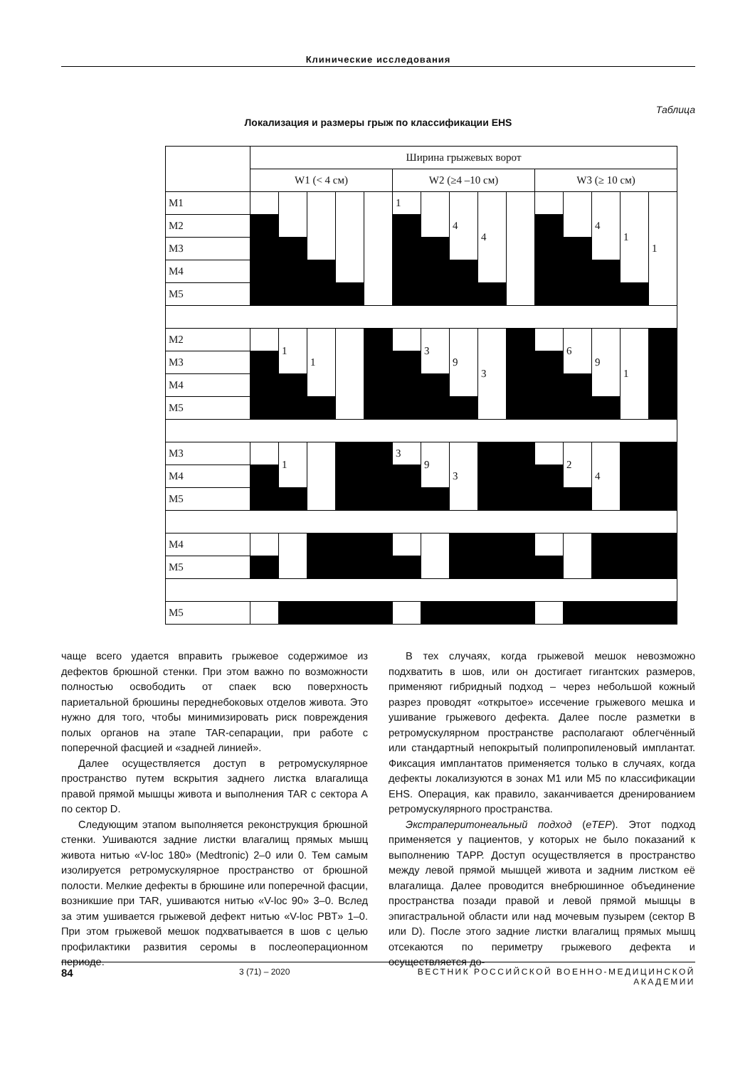Клинические исследования
Таблица
Локализация и размеры грыж по классификации EHS
| | Ширина грыжевых ворот | | | | | | | | | | | | | | |
| | W1 (< 4 см) | | | | | W2 (≥4 –10 см) | | | | | W3 (≥ 10 см) | | | | |
| M1 | | | | | | 1 | | 4 | 4 | | | | 4 | 1 | 1 |
| M2 | | | | | | | | | | | | | | | |
| M3 | | | | | | | | | | | | | | | |
| M4 | | | | | | | | | | | | | | | |
| M5 | | | | | | | | | | | | | | | |
| M2 | | 1 | 1 | | | | 3 | 9 | 3 | | | 6 | 9 | 1 | |
| M3 | | | | | | | | | | | | | | | |
| M4 | | | | | | | | | | | | | | | |
| M5 | | | | | | | | | | | | | | | |
| M3 | | 1 | | | | 3 | 9 | 3 | | | | 2 | 4 | | |
| M4 | | | | | | | | | | | | | | | |
| M5 | | | | | | | | | | | | | | | |
| M4 | | | | | | | | | | | | | | | |
| M5 | | | | | | | | | | | | | | | |
| M5 | | | | | | | | | | | | | | | |
чаще всего удается вправить грыжевое содержимое из дефектов брюшной стенки. При этом важно по возможности полностью освободить от спаек всю поверхность париетальной брюшины переднебоковых отделов живота. Это нужно для того, чтобы минимизировать риск повреждения полых органов на этапе TAR-сепарации, при работе с поперечной фасцией и «задней линией».
Далее осуществляется доступ в ретромускулярное пространство путем вскрытия заднего листка влагалища правой прямой мышцы живота и выполнения TAR с сектора A по сектор D.
Следующим этапом выполняется реконструкция брюшной стенки. Ушиваются задние листки влагалищ прямых мышц живота нитью «V-loc 180» (Medtronic) 2–0 или 0. Тем самым изолируется ретромускулярное пространство от брюшной полости. Мелкие дефекты в брюшине или поперечной фасции, возникшие при TAR, ушиваются нитью «V-loc 90» 3–0. Вслед за этим ушивается грыжевой дефект нитью «V-loc PBT» 1–0. При этом грыжевой мешок подхватывается в шов с целью профилактики развития серомы в послеоперационном периоде.
В тех случаях, когда грыжевой мешок невозможно подхватить в шов, или он достигает гигантских размеров, применяют гибридный подход – через небольшой кожный разрез проводят «открытое» иссечение грыжевого мешка и ушивание грыжевого дефекта. Далее после разметки в ретромускулярном пространстве располагают облегчённый или стандартный непокрытый полипропиленовый имплантат. Фиксация имплантатов применяется только в случаях, когда дефекты локализуются в зонах M1 или M5 по классификации EHS. Операция, как правило, заканчивается дренированием ретромускулярного пространства.
Экстраперитонеальный подход (eTEP). Этот подход применяется у пациентов, у которых не было показаний к выполнению ТАРР. Доступ осуществляется в пространство между левой прямой мышцей живота и задним листком её влагалища. Далее проводится внебрюшинное объединение пространства позади правой и левой прямой мышцы в эпигастральной области или над мочевым пузырем (сектор B или D). После этого задние листки влагалищ прямых мышц отсекаются по периметру грыжевого дефекта и осуществляется до-
84 3 (71) – 2020 ВЕСТНИК РОССИЙСКОЙ ВОЕННО-МЕДИЦИНСКОЙ АКАДЕМИИ